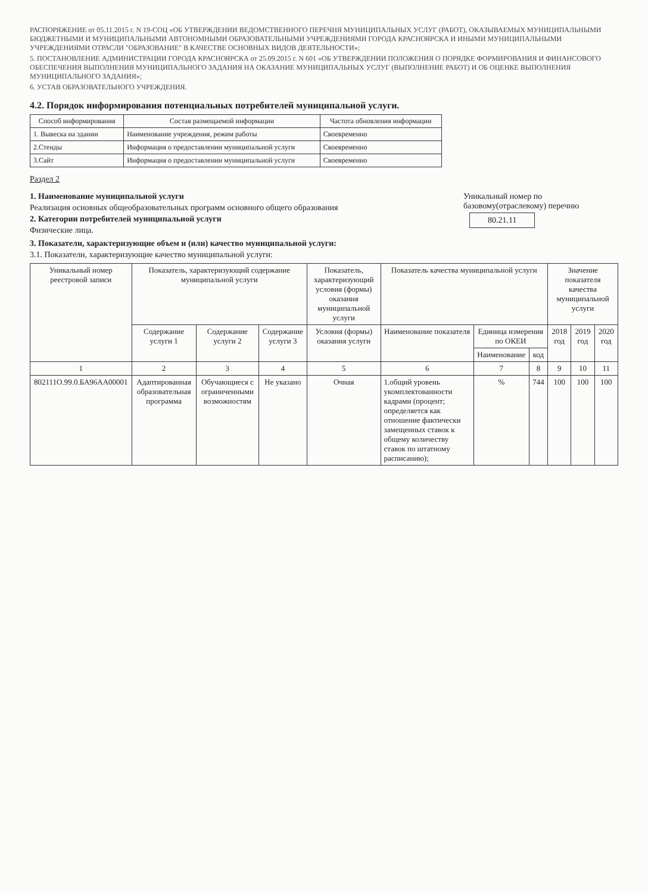РАСПОРЯЖЕНИЕ от 05.11.2015 г. N 19-СОЦ «ОБ УТВЕРЖДЕНИИ ВЕДОМСТВЕННОГО ПЕРЕЧНЯ МУНИЦИПАЛЬНЫХ УСЛУГ (РАБОТ), ОКАЗЫВАЕМЫХ МУНИЦИПАЛЬНЫМИ БЮДЖЕТНЫМИ И МУНИЦИПАЛЬНЫМИ АВТОНОМНЫМИ ОБРАЗОВАТЕЛЬНЫМИ УЧРЕЖДЕНИЯМИ ГОРОДА КРАСНОЯРСКА И ИНЫМИ МУНИЦИПАЛЬНЫМИ УЧРЕЖДЕНИЯМИ ОТРАСЛИ "ОБРАЗОВАНИЕ" В КАЧЕСТВЕ ОСНОВНЫХ ВИДОВ ДЕЯТЕЛЬНОСТИ»;
5. ПОСТАНОВЛЕНИЕ АДМИНИСТРАЦИИ ГОРОДА КРАСНОЯРСКА от 25.09.2015 г. N 601 «ОБ УТВЕРЖДЕНИИ ПОЛОЖЕНИЯ О ПОРЯДКЕ ФОРМИРОВАНИЯ И ФИНАНСОВОГО ОБЕСПЕЧЕНИЯ ВЫПОЛНЕНИЯ МУНИЦИПАЛЬНОГО ЗАДАНИЯ НА ОКАЗАНИЕ МУНИЦИПАЛЬНЫХ УСЛУГ (ВЫПОЛНЕНИЕ РАБОТ) И ОБ ОЦЕНКЕ ВЫПОЛНЕНИЯ МУНИЦИПАЛЬНОГО ЗАДАНИЯ»;
6. УСТАВ ОБРАЗОВАТЕЛЬНОГО УЧРЕЖДЕНИЯ.
4.2. Порядок информирования потенциальных потребителей муниципальной услуги.
| Способ информирования | Состав размещаемой информации | Частота обновления информации |
| --- | --- | --- |
| 1. Вывеска на здании | Наименование учреждения, режим работы | Своевременно |
| 2.Стенды | Информация о предоставлении муниципальной услуги | Своевременно |
| 3.Сайт | Информация о предоставлении муниципальной услуги | Своевременно |
Раздел 2
1. Наименование муниципальной услуги
Реализация основных общеобразовательных программ основного общего образования
2. Категории потребителей муниципальной услуги
Физические лица.
Уникальный номер по базовому(отраслевому) перечню
80.21.11
3. Показатели, характеризующие объем и (или) качество муниципальной услуги:
3.1. Показатели, характеризующие качество муниципальной услуги:
| Уникальный номер реестровой записи | Показатель, характеризующий содержание муниципальной услуги | | | Показатель, характеризующий условия (формы) оказания муниципальной услуги | Показатель качества муниципальной услуги | | | Значение показателя качества муниципальной услуги | | |
| --- | --- | --- | --- | --- | --- | --- | --- | --- | --- | --- |
| | Содержание услуги 1 | Содержание услуги 2 | Содержание услуги 3 | Условия (формы) оказания услуги | Наименование показателя | Единица измерения по ОКЕИ | | 2018 год | 2019 год | 2020 год |
| | | | | | | Наименование | код | | | |
| 1 | 2 | 3 | 4 | 5 | 6 | 7 | 8 | 9 | 10 | 11 |
| 802111О.99.0.БА96АА00001 | Адаптированная образовательная программа | Обучающиеся с ограниченными возможностям | Не указано | Очная | 1.общий уровень укомплектованности кадрами (процент; определяется как отношение фактически замещенных ставок к общему количеству ставок по штатному расписанию); | % | 744 | 100 | 100 | 100 |